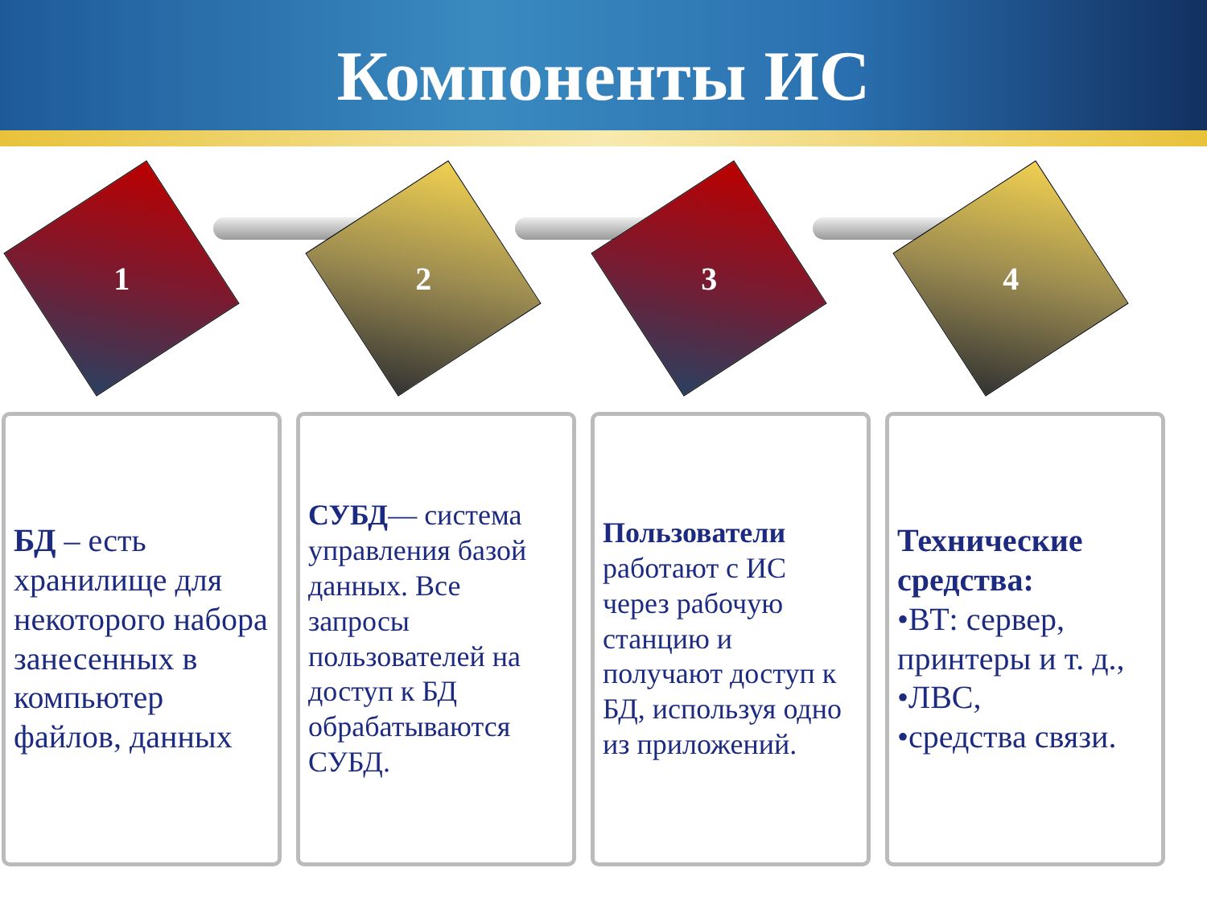Компоненты ИС
1 2 3 4
БД – есть хранилище для некоторого набора занесенных в компьютер файлов, данных
СУБД— система управления базой данных. Все запросы пользователей на доступ к БД обрабатываются СУБД.
Пользователи работают с ИС через рабочую станцию и получают доступ к БД, используя одно из приложений.
Технические средства:
•ВТ: сервер, принтеры и т. д.,
•ЛВС,
•средства связи.